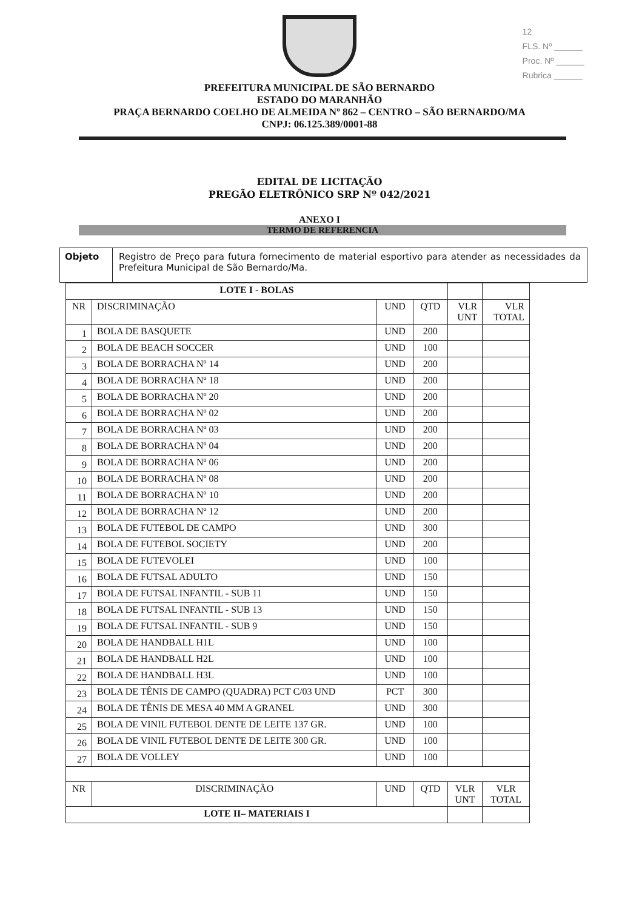12
FLS. Nº ______
Proc. Nº ______
Rubrica ______
PREFEITURA MUNICIPAL DE SÃO BERNARDO
ESTADO DO MARANHÃO
PRAÇA BERNARDO COELHO DE ALMEIDA Nº 862 – CENTRO – SÃO BERNARDO/MA
CNPJ: 06.125.389/0001-88
EDITAL DE LICITAÇÃO
PREGÃO ELETRÔNICO SRP Nº 042/2021
ANEXO I
TERMO DE REFERENCIA
Objeto Registro de Preço para futura fornecimento de material esportivo para atender as necessidades da Prefeitura Municipal de São Bernardo/Ma.
| LOTE I - BOLAS | | | | | |
| --- | --- | --- | --- | --- | --- |
| NR | DISCRIMINAÇÃO | UND | QTD | VLR UNT | VLR TOTAL |
| 1 | BOLA DE BASQUETE | UND | 200 | | |
| 2 | BOLA DE BEACH SOCCER | UND | 100 | | |
| 3 | BOLA DE BORRACHA Nº 14 | UND | 200 | | |
| 4 | BOLA DE BORRACHA Nº 18 | UND | 200 | | |
| 5 | BOLA DE BORRACHA Nº 20 | UND | 200 | | |
| 6 | BOLA DE BORRACHA Nº 02 | UND | 200 | | |
| 7 | BOLA DE BORRACHA Nº 03 | UND | 200 | | |
| 8 | BOLA DE BORRACHA Nº 04 | UND | 200 | | |
| 9 | BOLA DE BORRACHA Nº 06 | UND | 200 | | |
| 10 | BOLA DE BORRACHA Nº 08 | UND | 200 | | |
| 11 | BOLA DE BORRACHA Nº 10 | UND | 200 | | |
| 12 | BOLA DE BORRACHA Nº 12 | UND | 200 | | |
| 13 | BOLA DE FUTEBOL DE CAMPO | UND | 300 | | |
| 14 | BOLA DE FUTEBOL SOCIETY | UND | 200 | | |
| 15 | BOLA DE FUTEVOLEI | UND | 100 | | |
| 16 | BOLA DE FUTSAL ADULTO | UND | 150 | | |
| 17 | BOLA DE FUTSAL INFANTIL - SUB 11 | UND | 150 | | |
| 18 | BOLA DE FUTSAL INFANTIL - SUB 13 | UND | 150 | | |
| 19 | BOLA DE FUTSAL INFANTIL - SUB 9 | UND | 150 | | |
| 20 | BOLA DE HANDBALL H1L | UND | 100 | | |
| 21 | BOLA DE HANDBALL H2L | UND | 100 | | |
| 22 | BOLA DE HANDBALL H3L | UND | 100 | | |
| 23 | BOLA DE TÊNIS DE CAMPO (QUADRA) PCT C/03 UND | PCT | 300 | | |
| 24 | BOLA DE TÊNIS DE MESA 40 MM A GRANEL | UND | 300 | | |
| 25 | BOLA DE VINIL FUTEBOL DENTE DE LEITE 137 GR. | UND | 100 | | |
| 26 | BOLA DE VINIL FUTEBOL DENTE DE LEITE 300 GR. | UND | 100 | | |
| 27 | BOLA DE VOLLEY | UND | 100 | | |
| NR | DISCRIMINAÇÃO | UND | QTD | VLR UNT | VLR TOTAL |
| LOTE II– MATERIAIS I | | | | | |